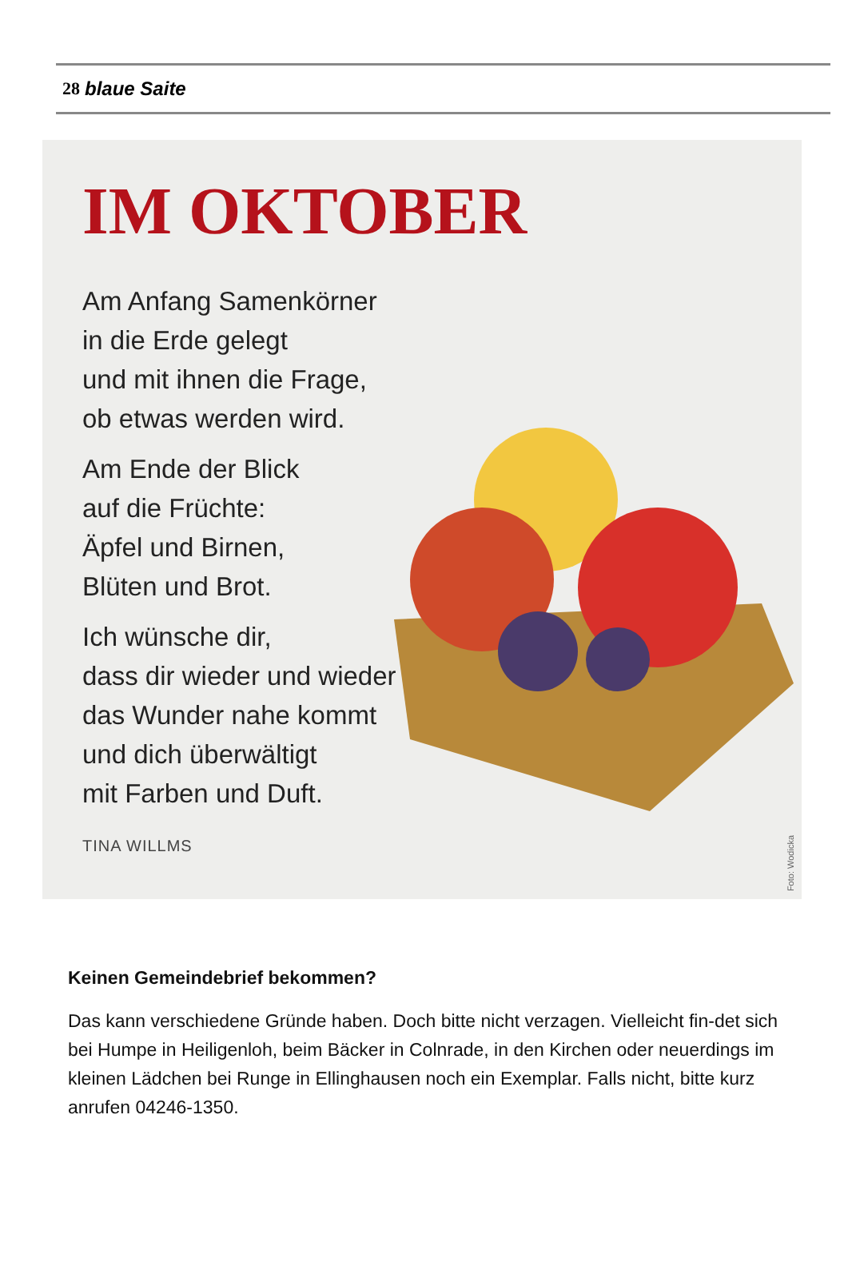28 blaue Saite
IM OKTOBER
Am Anfang Samenkörner
in die Erde gelegt
und mit ihnen die Frage,
ob etwas werden wird.
Am Ende der Blick
auf die Früchte:
Äpfel und Birnen,
Blüten und Brot.
Ich wünsche dir,
dass dir wieder und wieder
das Wunder nahe kommt
und dich überwältigt
mit Farben und Duft.
TINA WILLMS
Foto: Wodicka
Keinen Gemeindebrief bekommen?
Das kann verschiedene Gründe haben. Doch bitte nicht verzagen. Vielleicht fin-det sich bei Humpe in Heiligenloh, beim Bäcker in Colnrade, in den Kirchen oder neuerdings im kleinen Lädchen bei Runge in Ellinghausen noch ein Exemplar. Falls nicht, bitte kurz anrufen 04246-1350.